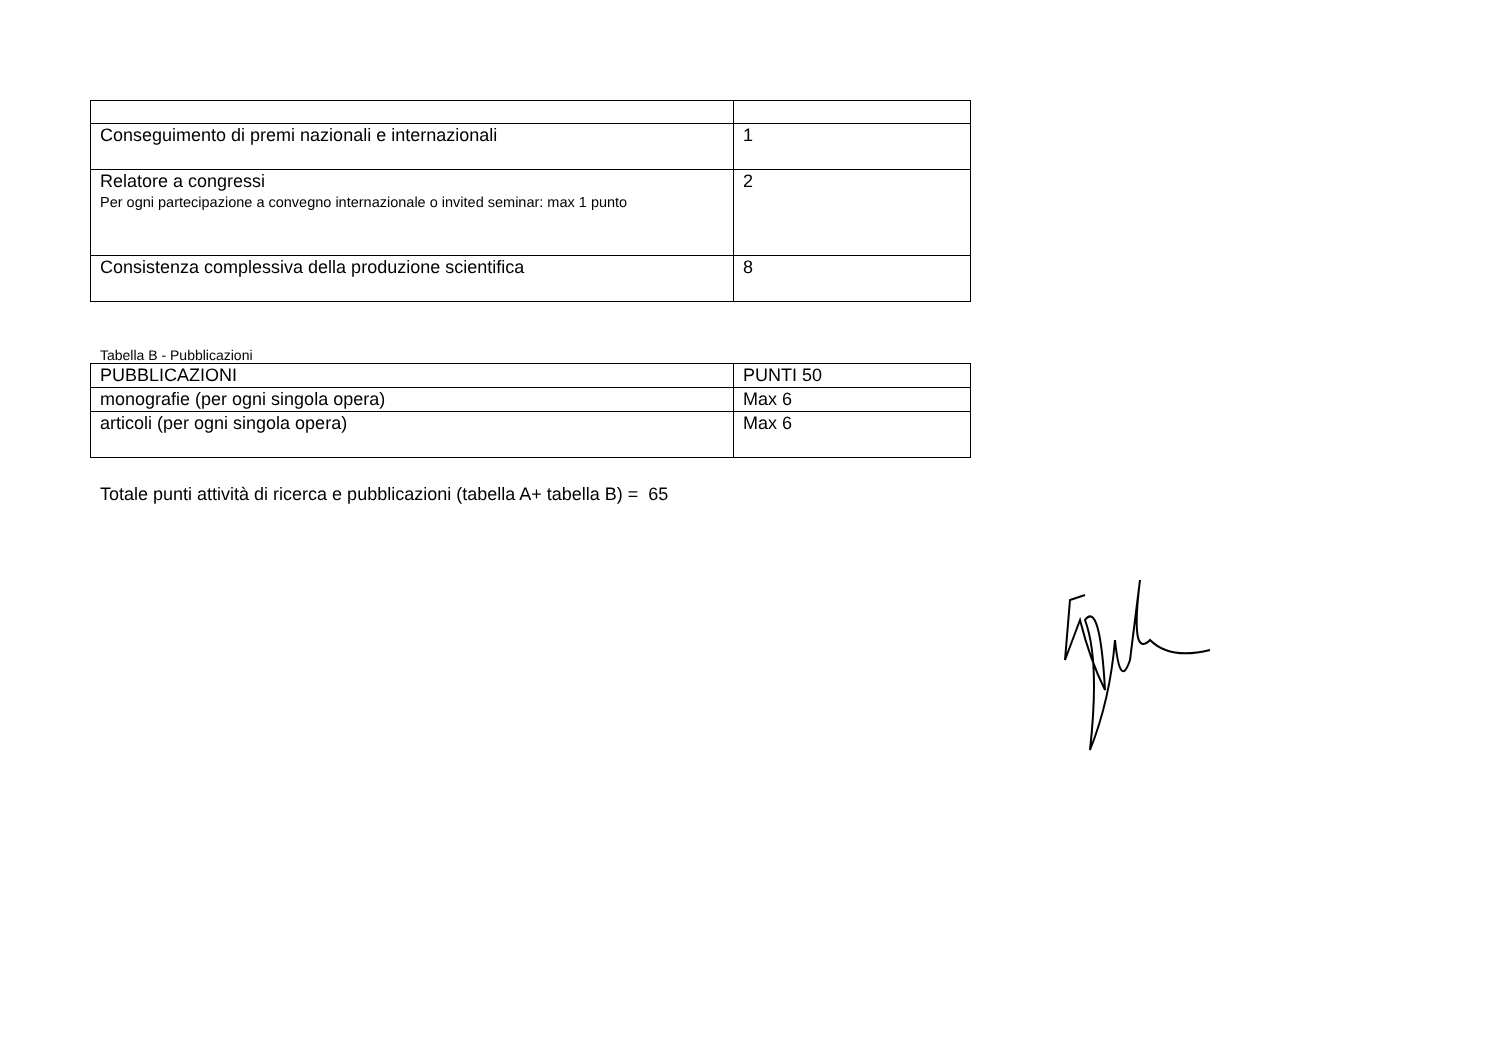| Conseguimento di premi nazionali e internazionali | 1 |
| Relatore a congressi Per ogni partecipazione a convegno internazionale o invited seminar: max 1 punto | 2 |
| Consistenza complessiva della produzione scientifica | 8 |
Tabella B - Pubblicazioni
| PUBBLICAZIONI | PUNTI 50 |
| monografie (per ogni singola opera) | Max 6 |
| articoli (per ogni singola opera) | Max 6 |
Totale punti attività di ricerca e pubblicazioni (tabella A+ tabella B) = 65